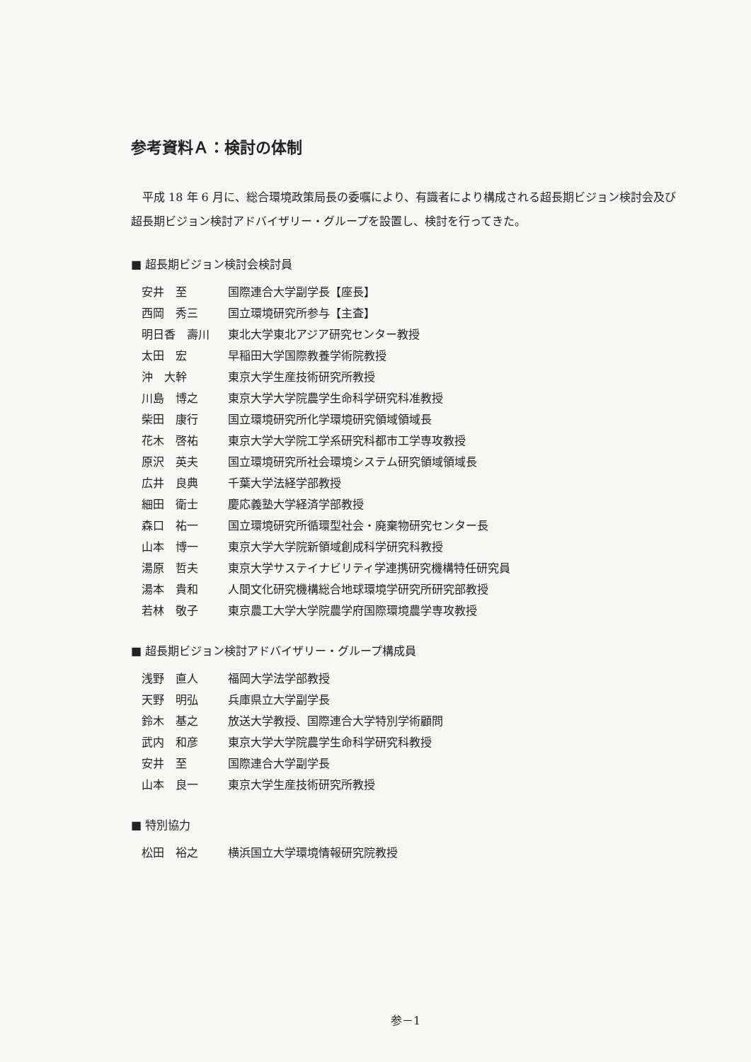参考資料Ａ：検討の体制
平成 18 年 6 月に、総合環境政策局長の委嘱により、有識者により構成される超長期ビジョン検討会及び超長期ビジョン検討アドバイザリー・グループを設置し、検討を行ってきた。
■ 超長期ビジョン検討会検討員
| 安井 至 | 国際連合大学副学長【座長】 |
| 西岡 秀三 | 国立環境研究所参与【主査】 |
| 明日香 壽川 | 東北大学東北アジア研究センター教授 |
| 太田 宏 | 早稲田大学国際教養学術院教授 |
| 沖 大幹 | 東京大学生産技術研究所教授 |
| 川島 博之 | 東京大学大学院農学生命科学研究科准教授 |
| 柴田 康行 | 国立環境研究所化学環境研究領域領域長 |
| 花木 啓祐 | 東京大学大学院工学系研究科都市工学専攻教授 |
| 原沢 英夫 | 国立環境研究所社会環境システム研究領域領域長 |
| 広井 良典 | 千葉大学法経学部教授 |
| 細田 衛士 | 慶応義塾大学経済学部教授 |
| 森口 祐一 | 国立環境研究所循環型社会・廃棄物研究センター長 |
| 山本 博一 | 東京大学大学院新領域創成科学研究科教授 |
| 湯原 哲夫 | 東京大学サステイナビリティ学連携研究機構特任研究員 |
| 湯本 貴和 | 人間文化研究機構総合地球環境学研究所研究部教授 |
| 若林 敬子 | 東京農工大学大学院農学府国際環境農学専攻教授 |
■ 超長期ビジョン検討アドバイザリー・グループ構成員
| 浅野 直人 | 福岡大学法学部教授 |
| 天野 明弘 | 兵庫県立大学副学長 |
| 鈴木 基之 | 放送大学教授、国際連合大学特別学術顧問 |
| 武内 和彦 | 東京大学大学院農学生命科学研究科教授 |
| 安井 至 | 国際連合大学副学長 |
| 山本 良一 | 東京大学生産技術研究所教授 |
■ 特別協力
| 松田 裕之 | 横浜国立大学環境情報研究院教授 |
参－1